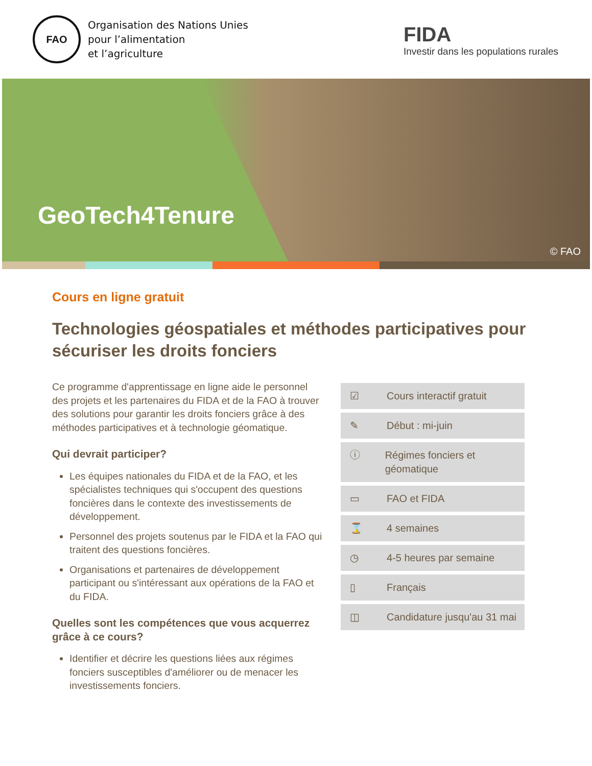FAO
Organisation des Nations Unies
pour l’alimentation
et l’agriculture
FIDA
Investir dans les populations rurales
GeoTech4Tenure
© FAO
Cours en ligne gratuit
Technologies géospatiales et méthodes participatives pour sécuriser les droits fonciers
Ce programme d'apprentissage en ligne aide le personnel des projets et les partenaires du FIDA et de la FAO à trouver des solutions pour garantir les droits fonciers grâce à des méthodes participatives et à technologie géomatique.
Qui devrait participer?
Les équipes nationales du FIDA et de la FAO, et les spécialistes techniques qui s'occupent des questions foncières dans le contexte des investissements de développement.
Personnel des projets soutenus par le FIDA et la FAO qui traitent des questions foncières.
Organisations et partenaires de développement participant ou s'intéressant aux opérations de la FAO et du FIDA.
Quelles sont les compétences que vous acquerrez grâce à ce cours?
Identifier et décrire les questions liées aux régimes fonciers susceptibles d'améliorer ou de menacer les investissements fonciers.
☑ Cours interactif gratuit
✎ Début : mi-juin
ⓘ Régimes fonciers et géomatique
▭ FAO et FIDA
⌛ 4 semaines
◷ 4-5 heures par semaine
▯ Français
◫ Candidature jusqu'au 31 mai